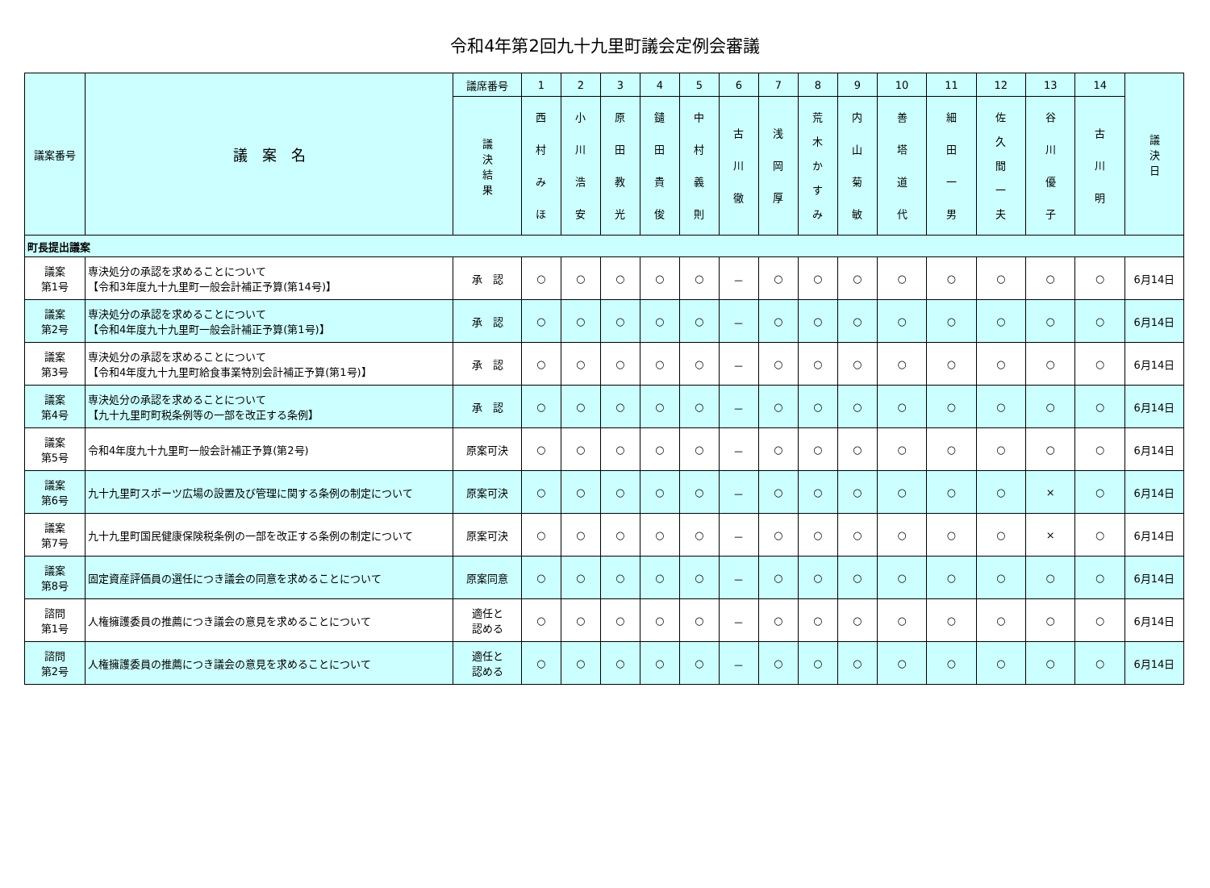令和4年第2回九十九里町議会定例会審議
| 議案番号 | 議 案 名 | 議席番号 | 1 | 2 | 3 | 4 | 5 | 6 | 7 | 8 | 9 | 10 | 11 | 12 | 13 | 14 | 議 決 日 |
| --- | --- | --- | --- | --- | --- | --- | --- | --- | --- | --- | --- | --- | --- | --- | --- | --- | --- |
| | | 議 決 結 果 | 西 村 み ほ | 小 川 浩 安 | 原 田 教 光 | 鑓 田 貴 俊 | 中 村 義 則 | 古 川 徹 | 浅 岡 厚 | 荒 木 か す み | 内 山 菊 敏 | 善 塔 道 代 | 細 田 一 男 | 佐 久 間 一 夫 | 谷 川 優 子 | 古 川 明 | |
| 町長提出議案 | | | | | | | | | | | | | | | | | |
| 議案 第1号 | 専決処分の承認を求めることについて 【令和3年度九十九里町一般会計補正予算(第14号)】 | 承 認 | ○ | ○ | ○ | ○ | ○ | － | ○ | ○ | ○ | ○ | ○ | ○ | ○ | ○ | 6月14日 |
| 議案 第2号 | 専決処分の承認を求めることについて 【令和4年度九十九里町一般会計補正予算(第1号)】 | 承 認 | ○ | ○ | ○ | ○ | ○ | － | ○ | ○ | ○ | ○ | ○ | ○ | ○ | ○ | 6月14日 |
| 議案 第3号 | 専決処分の承認を求めることについて 【令和4年度九十九里町給食事業特別会計補正予算(第1号)】 | 承 認 | ○ | ○ | ○ | ○ | ○ | － | ○ | ○ | ○ | ○ | ○ | ○ | ○ | ○ | 6月14日 |
| 議案 第4号 | 専決処分の承認を求めることについて 【九十九里町町税条例等の一部を改正する条例】 | 承 認 | ○ | ○ | ○ | ○ | ○ | － | ○ | ○ | ○ | ○ | ○ | ○ | ○ | ○ | 6月14日 |
| 議案 第5号 | 令和4年度九十九里町一般会計補正予算(第2号) | 原案可決 | ○ | ○ | ○ | ○ | ○ | － | ○ | ○ | ○ | ○ | ○ | ○ | ○ | ○ | 6月14日 |
| 議案 第6号 | 九十九里町スポーツ広場の設置及び管理に関する条例の制定について | 原案可決 | ○ | ○ | ○ | ○ | ○ | － | ○ | ○ | ○ | ○ | ○ | ○ | × | ○ | 6月14日 |
| 議案 第7号 | 九十九里町国民健康保険税条例の一部を改正する条例の制定について | 原案可決 | ○ | ○ | ○ | ○ | ○ | － | ○ | ○ | ○ | ○ | ○ | ○ | × | ○ | 6月14日 |
| 議案 第8号 | 固定資産評価員の選任につき議会の同意を求めることについて | 原案同意 | ○ | ○ | ○ | ○ | ○ | － | ○ | ○ | ○ | ○ | ○ | ○ | ○ | ○ | 6月14日 |
| 諮問 第1号 | 人権擁護委員の推薦につき議会の意見を求めることについて | 適任と 認める | ○ | ○ | ○ | ○ | ○ | － | ○ | ○ | ○ | ○ | ○ | ○ | ○ | ○ | 6月14日 |
| 諮問 第2号 | 人権擁護委員の推薦につき議会の意見を求めることについて | 適任と 認める | ○ | ○ | ○ | ○ | ○ | － | ○ | ○ | ○ | ○ | ○ | ○ | ○ | ○ | 6月14日 |